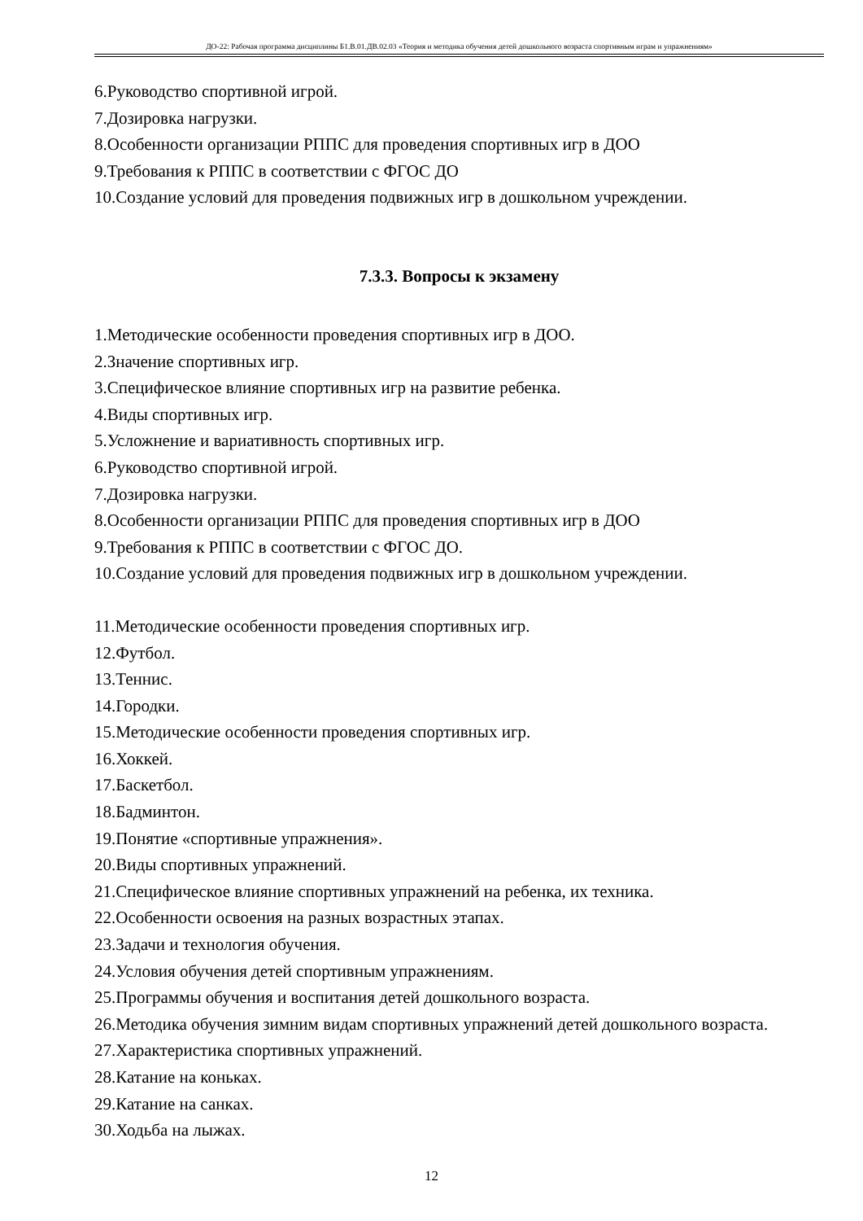ДО-22: Рабочая программа дисциплины Б1.В.01.ДВ.02.03 «Теория и методика обучения детей дошкольного возраста спортивным играм и упражнениям»
6.Руководство спортивной игрой.
7.Дозировка нагрузки.
8.Особенности организации РППС для проведения спортивных игр в ДОО
9.Требования к РППС в соответствии с ФГОС ДО
10.Создание условий для проведения подвижных игр в дошкольном учреждении.
7.3.3. Вопросы к экзамену
1.Методические особенности проведения спортивных игр в ДОО.
2.Значение спортивных игр.
3.Специфическое влияние спортивных игр на развитие ребенка.
4.Виды спортивных игр.
5.Усложнение и вариативность спортивных игр.
6.Руководство спортивной игрой.
7.Дозировка нагрузки.
8.Особенности организации РППС для проведения спортивных игр в ДОО
9.Требования к РППС в соответствии с ФГОС ДО.
10.Создание условий для проведения подвижных игр в дошкольном учреждении.
11.Методические особенности проведения спортивных игр.
12.Футбол.
13.Теннис.
14.Городки.
15.Методические особенности проведения спортивных игр.
16.Хоккей.
17.Баскетбол.
18.Бадминтон.
19.Понятие «спортивные упражнения».
20.Виды спортивных упражнений.
21.Специфическое влияние спортивных упражнений на ребенка, их техника.
22.Особенности освоения на разных возрастных этапах.
23.Задачи и технология обучения.
24.Условия обучения детей спортивным упражнениям.
25.Программы обучения и воспитания детей дошкольного возраста.
26.Методика обучения зимним видам спортивных упражнений детей дошкольного возраста.
27.Характеристика спортивных упражнений.
28.Катание на коньках.
29.Катание на санках.
30.Ходьба на лыжах.
12